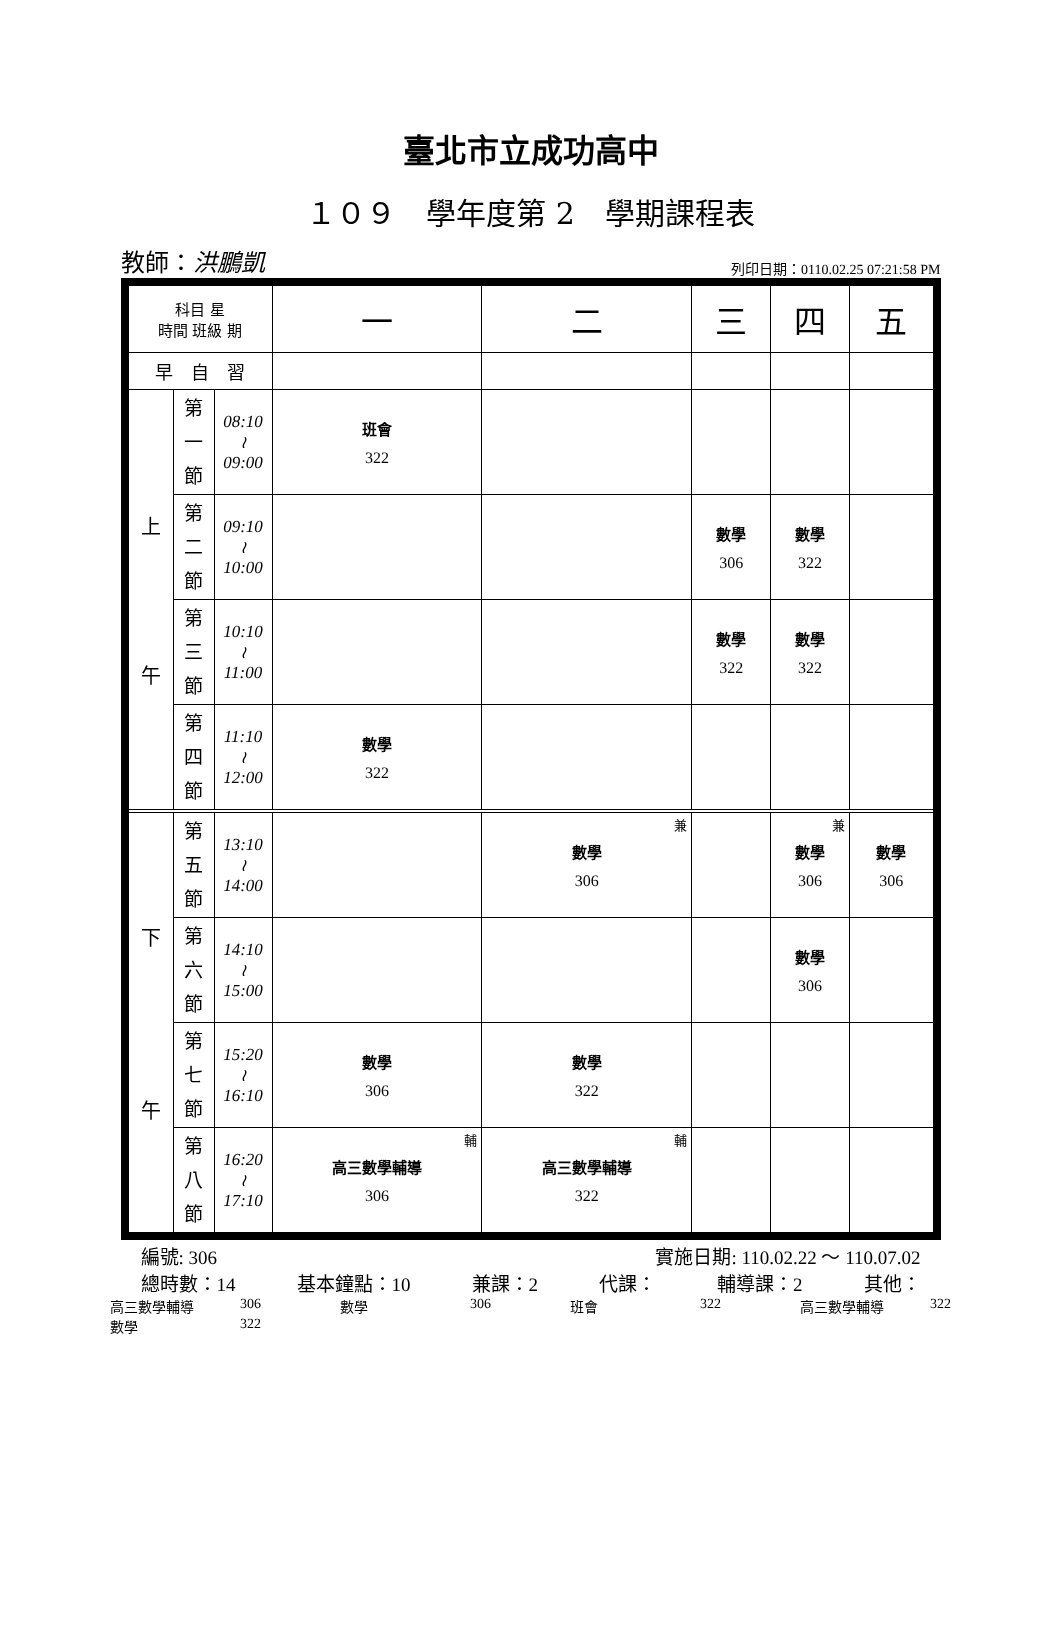臺北市立成功高中
１０９　學年度第 2　學期課程表
教師：洪鵬凱 列印日期：0110.02.25 07:21:58 PM
| 科目 星 時間 班級 期 | | | 一 | 二 | 三 | 四 | 五 |
| --- | --- | --- | --- | --- | --- | --- | --- |
| 早 自 習 | | | | | | | |
| 上 午 | 第 一 節 | 08:10 ≀ 09:00 | 班會 322 | | | | |
| | 第 二 節 | 09:10 ≀ 10:00 | | | 數學 306 | 數學 322 | |
| | 第 三 節 | 10:10 ≀ 11:00 | | | 數學 322 | 數學 322 | |
| | 第 四 節 | 11:10 ≀ 12:00 | 數學 322 | | | | |
| 下 午 | 第 五 節 | 13:10 ≀ 14:00 | | 兼 數學 306 | | 兼 數學 306 | 數學 306 |
| | 第 六 節 | 14:10 ≀ 15:00 | | | | 數學 306 | |
| | 第 七 節 | 15:20 ≀ 16:10 | 數學 306 | 數學 322 | | | |
| | 第 八 節 | 16:20 ≀ 17:10 | 輔 高三數學輔導 306 | 輔 高三數學輔導 322 | | | |
編號: 306 實施日期: 110.02.22 ～ 110.07.02
總時數：14 基本鐘點：10 兼課：2 代課： 輔導課：2 其他：
高三數學輔導 306 數學 306 班會 322 高三數學輔導 322 數學 322